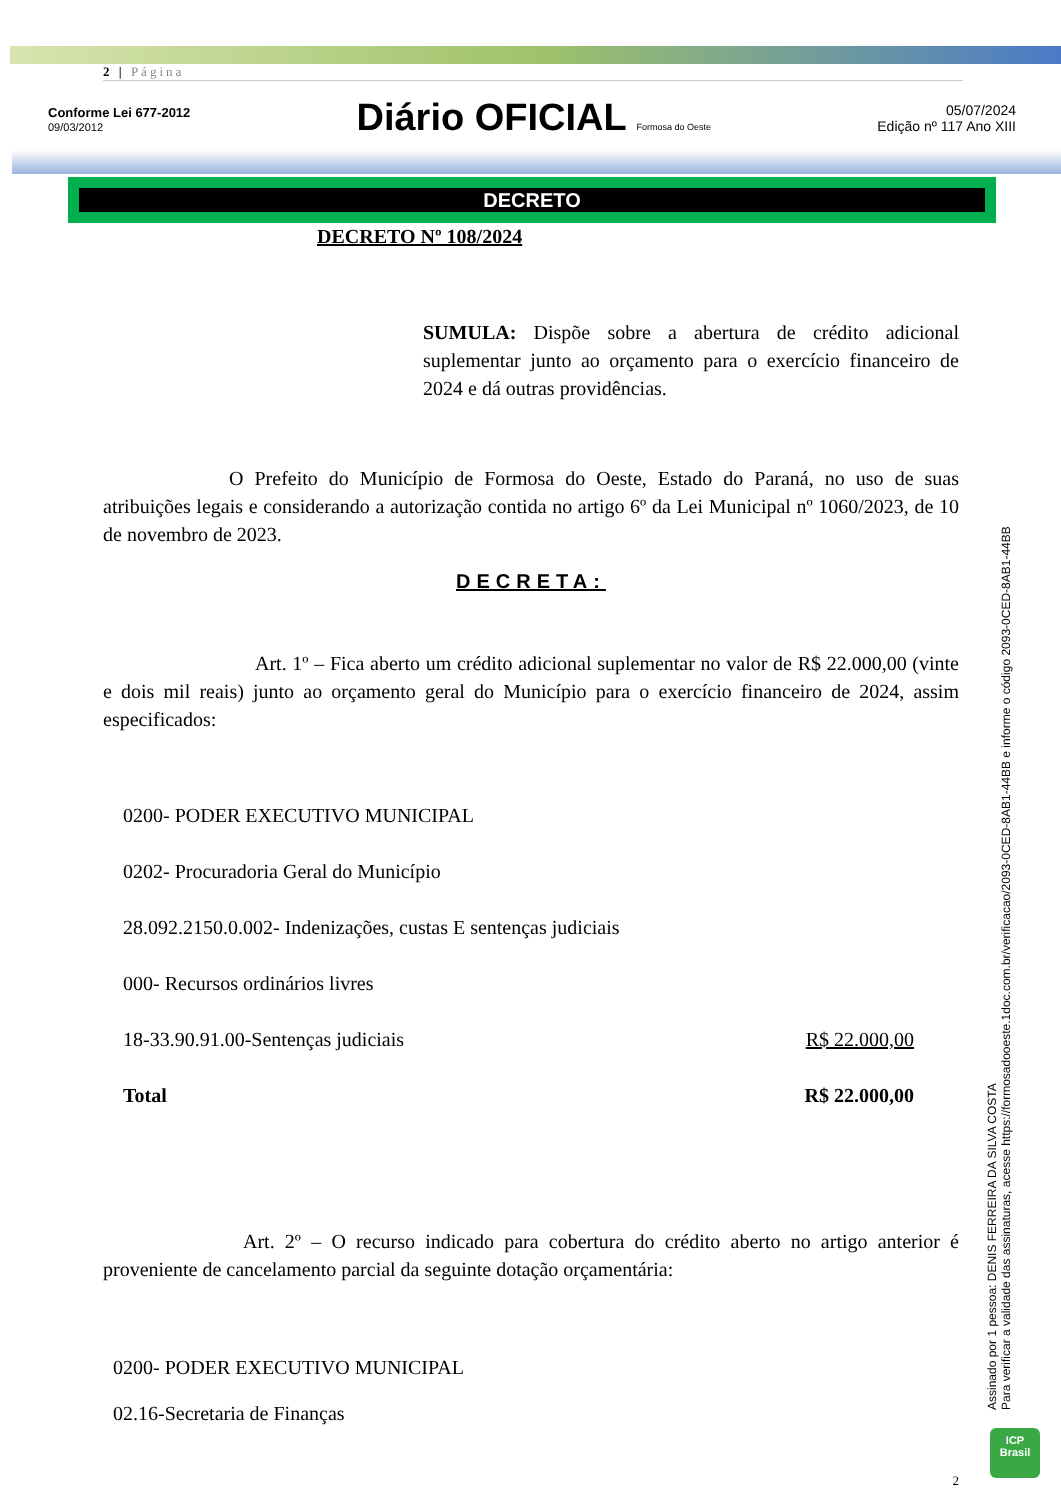2 | Página
Conforme Lei 677-2012
09/03/2012
Diário OFICIAL Formosa do Oeste
05/07/2024
Edição nº 117 Ano XIII
DECRETO
DECRETO Nº 108/2024
SUMULA: Dispõe sobre a abertura de crédito adicional suplementar junto ao orçamento para o exercício financeiro de 2024 e dá outras providências.
O Prefeito do Município de Formosa do Oeste, Estado do Paraná, no uso de suas atribuições legais e considerando a autorização contida no artigo 6º da Lei Municipal nº 1060/2023, de 10 de novembro de 2023.
DECRETA:
Art. 1º – Fica aberto um crédito adicional suplementar no valor de R$ 22.000,00 (vinte e dois mil reais) junto ao orçamento geral do Município para o exercício financeiro de 2024, assim especificados:
0200- PODER EXECUTIVO MUNICIPAL
0202- Procuradoria Geral do Município
28.092.2150.0.002- Indenizações, custas E sentenças judiciais
000- Recursos ordinários livres
18-33.90.91.00-Sentenças judiciais R$ 22.000,00
Total R$ 22.000,00
Art. 2º – O recurso indicado para cobertura do crédito aberto no artigo anterior é proveniente de cancelamento parcial da seguinte dotação orçamentária:
0200- PODER EXECUTIVO MUNICIPAL
02.16-Secretaria de Finanças
2
Assinado por 1 pessoa: DENIS FERREIRA DA SILVA COSTA
Para verificar a validade das assinaturas, acesse https://formosadooeste.1doc.com.br/verificacao/2093-0CED-8AB1-44BB e informe o código 2093-0CED-8AB1-44BB
ICP
Brasil